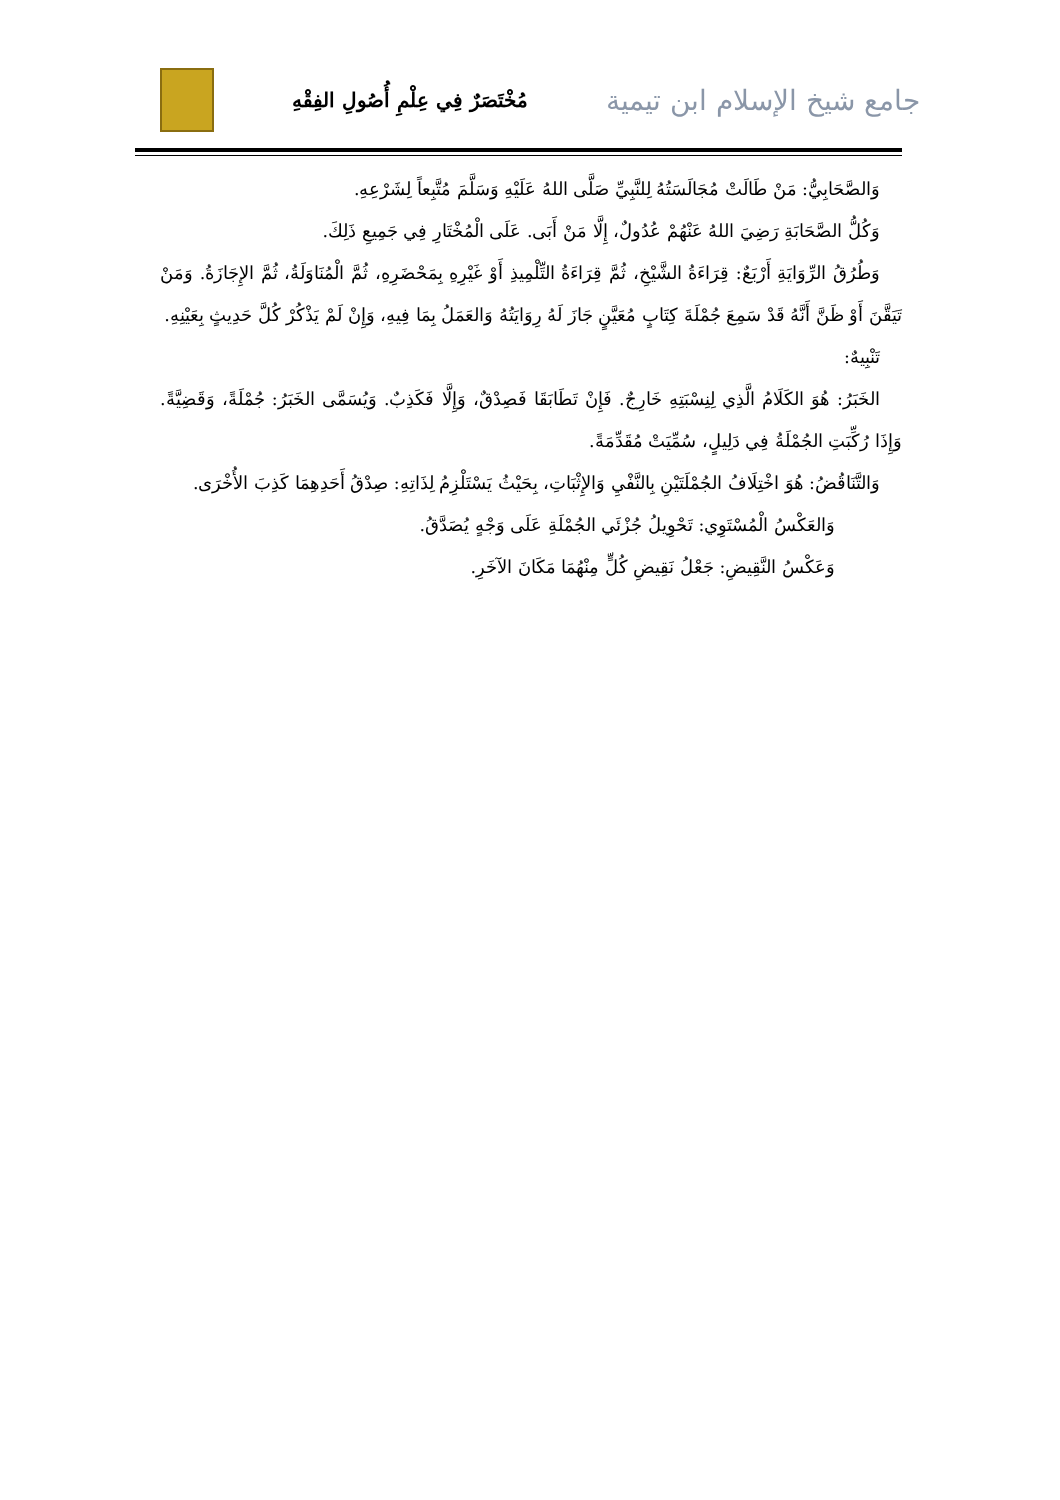جامع شيخ الإسلام ابن تيمية
مُخْتَصَرٌ فِي عِلْمِ أُصُولِ الفِقْهِ
وَالصَّحَابِيُّ: مَنْ طَالَتْ مُجَالَسَتُهُ لِلنَّبِيِّ صَلَّى اللهُ عَلَيْهِ وَسَلَّمَ مُتَّبِعاً لِشَرْعِهِ.
وَكُلُّ الصَّحَابَةِ رَضِيَ اللهُ عَنْهُمْ عُدُولٌ، إِلَّا مَنْ أَبَى. عَلَى الْمُخْتَارِ فِي جَمِيعِ ذَلِكَ.
وَطُرُقُ الرِّوَايَةِ أَرْبَعٌ: قِرَاءَةُ الشَّيْخِ، ثُمَّ قِرَاءَةُ التِّلْمِيذِ أَوْ غَيْرِهِ بِمَحْضَرِهِ، ثُمَّ الْمُنَاوَلَةُ، ثُمَّ الإِجَازَةُ. وَمَنْ تَيَقَّنَ أَوْ ظَنَّ أَنَّهُ قَدْ سَمِعَ جُمْلَةَ كِتَابٍ مُعَيَّنٍ جَازَ لَهُ رِوَايَتُهُ وَالعَمَلُ بِمَا فِيهِ، وَإِنْ لَمْ يَذْكُرْ كُلَّ حَدِيثٍ بِعَيْنِهِ.
تَنْبِيهٌ:
الخَبَرُ: هُوَ الكَلَامُ الَّذِي لِنِسْبَتِهِ خَارِجٌ. فَإِنْ تَطَابَقَا فَصِدْقٌ، وَإِلَّا فَكَذِبٌ. وَيُسَمَّى الخَبَرُ: جُمْلَةً، وَقَضِيَّةً. وَإِذَا رُكِّبَتِ الجُمْلَةُ فِي دَلِيلٍ، سُمِّيَتْ مُقَدِّمَةً.
وَالتَّنَاقُضُ: هُوَ اخْتِلَافُ الجُمْلَتَيْنِ بِالنَّفْيِ وَالإِثْبَاتِ، بِحَيْثُ يَسْتَلْزِمُ لِذَاتِهِ: صِدْقُ أَحَدِهِمَا كَذِبَ الأُخْرَى.
وَالعَكْسُ الْمُسْتَوِي: تَحْوِيلُ جُزْئَي الجُمْلَةِ عَلَى وَجْهٍ يُصَدَّقُ.
وَعَكْسُ النَّقِيضِ: جَعْلُ نَقِيضِ كُلٍّ مِنْهُمَا مَكَانَ الآخَرِ.